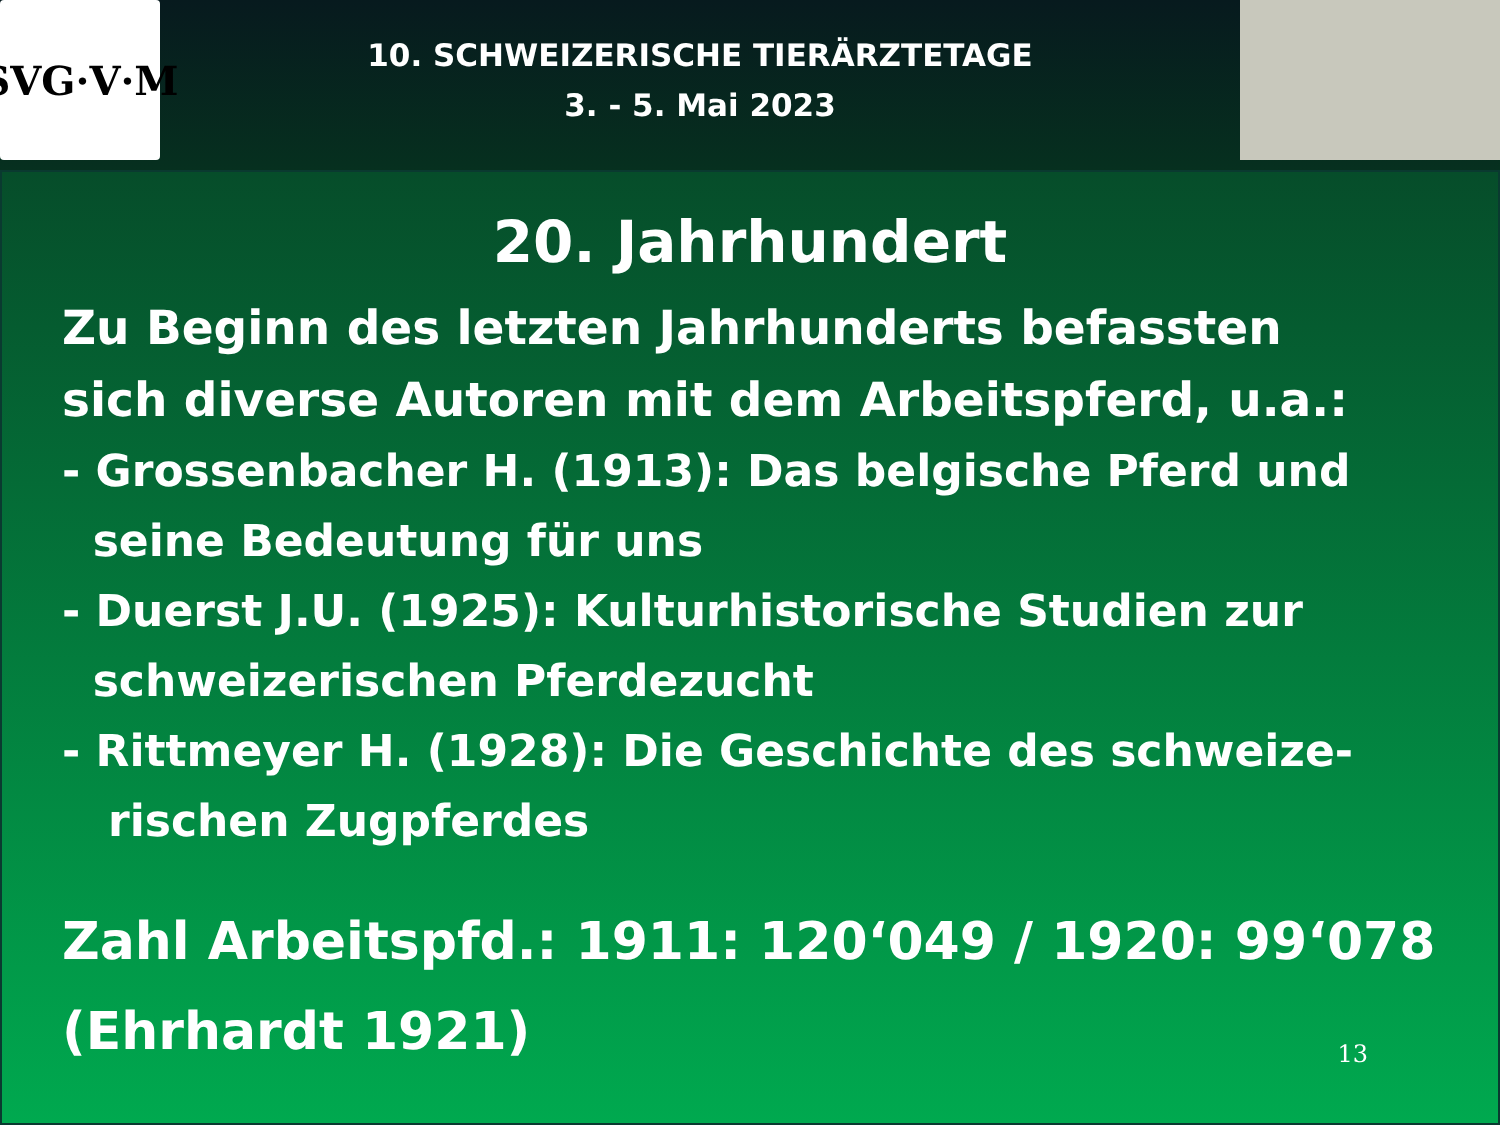SVG·V·M
10. SCHWEIZERISCHE TIERÄRZTETAGE
3. - 5. Mai 2023
20. Jahrhundert
Zu Beginn des letzten Jahrhunderts befassten
sich diverse Autoren mit dem Arbeitspferd, u.a.:
- Grossenbacher H. (1913): Das belgische Pferd und
seine Bedeutung für uns
- Duerst J.U. (1925): Kulturhistorische Studien zur
schweizerischen Pferdezucht
- Rittmeyer H. (1928): Die Geschichte des schweize-
rischen Zugpferdes
Zahl Arbeitspfd.: 1911: 120‘049 / 1920: 99‘078
(Ehrhardt 1921)
13